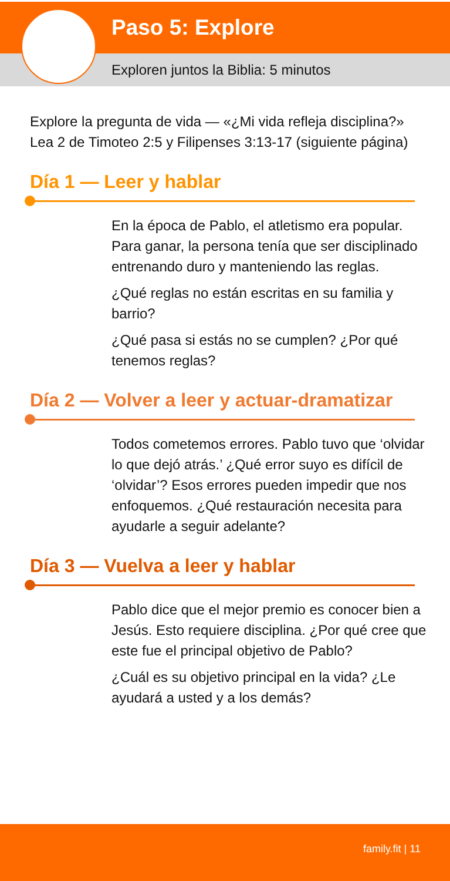Paso 5: Explore
Exploren juntos la Biblia: 5 minutos
Explore la pregunta de vida — «¿Mi vida refleja disciplina?» Lea 2 de Timoteo 2:5 y Filipenses 3:13-17 (siguiente página)
Día 1 — Leer y hablar
En la época de Pablo, el atletismo era popular. Para ganar, la persona tenía que ser disciplinado entrenando duro y manteniendo las reglas.
¿Qué reglas no están escritas en su familia y barrio?
¿Qué pasa si estás no se cumplen? ¿Por qué tenemos reglas?
Día 2 — Volver a leer y actuar-dramatizar
Todos cometemos errores. Pablo tuvo que ‘olvidar lo que dejó atrás.’ ¿Qué error suyo es difícil de ‘olvidar’? Esos errores pueden impedir que nos enfoquemos. ¿Qué restauración necesita para ayudarle a seguir adelante?
Día 3 — Vuelva a leer y hablar
Pablo dice que el mejor premio es conocer bien a Jesús. Esto requiere disciplina. ¿Por qué cree que este fue el principal objetivo de Pablo?
¿Cuál es su objetivo principal en la vida? ¿Le ayudará a usted y a los demás?
family.fit | 11